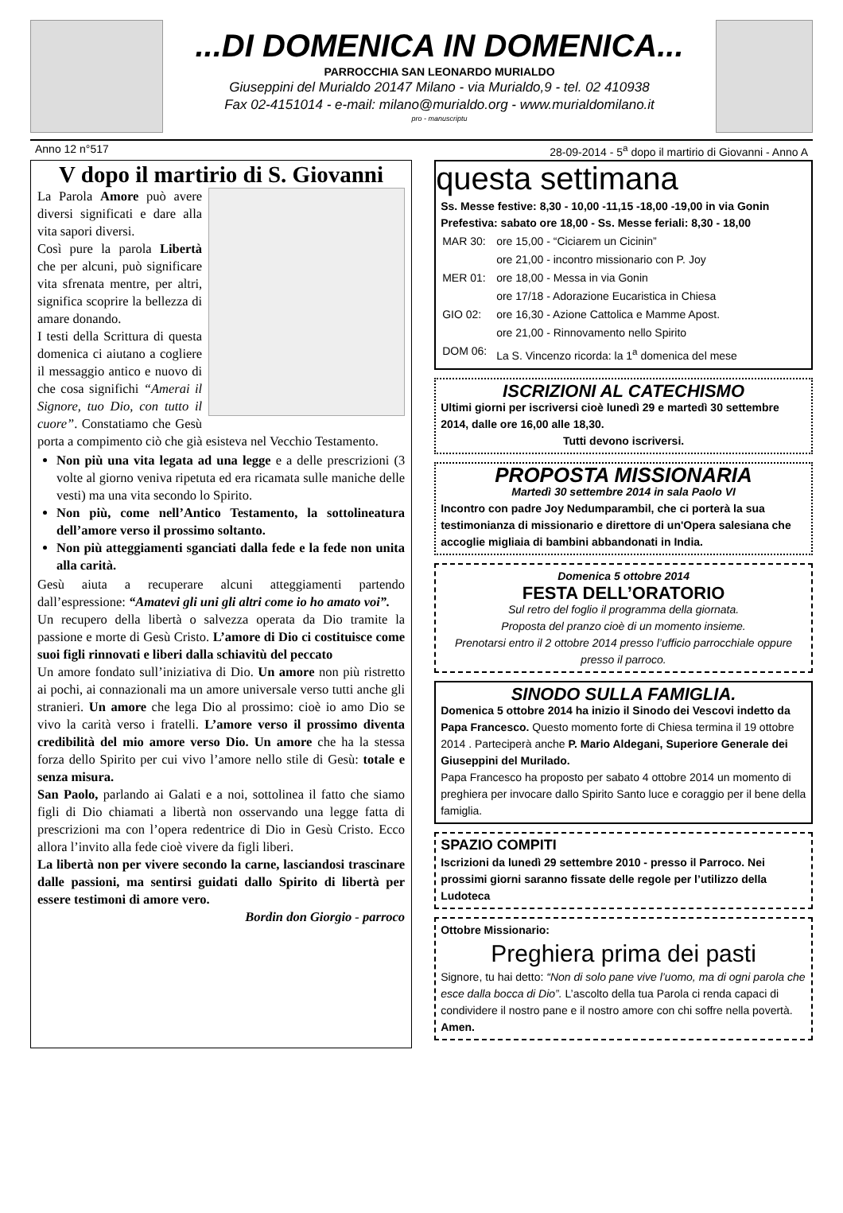...DI DOMENICA IN DOMENICA...
PARROCCHIA SAN LEONARDO MURIALDO
Giuseppini del Murialdo 20147 Milano - via Murialdo,9 - tel. 02 410938
Fax 02-4151014 - e-mail: milano@murialdo.org - www.murialdomilano.it
pro - manuscriptu
Anno 12 n°517 28-09-2014 - 5<sup>a</sup> dopo il martirio di Giovanni - Anno A
V dopo il martirio di S. Giovanni
La Parola Amore può avere diversi significati e dare alla vita sapori diversi.
Così pure la parola Libertà che per alcuni, può significare vita sfrenata mentre, per altri, significa scoprire la bellezza di amare donando.
I testi della Scrittura di questa domenica ci aiutano a cogliere il messaggio antico e nuovo di che cosa significhi “Amerai il Signore, tuo Dio, con tutto il cuore”. Constatiamo che Gesù porta a compimento ciò che già esisteva nel Vecchio Testamento.
Non più una vita legata ad una legge e a delle prescrizioni (3 volte al giorno veniva ripetuta ed era ricamata sulle maniche delle vesti) ma una vita secondo lo Spirito.
Non più, come nell’Antico Testamento, la sottolineatura dell’amore verso il prossimo soltanto.
Non più atteggiamenti sganciati dalla fede e la fede non unita alla carità.
Gesù aiuta a recuperare alcuni atteggiamenti partendo dall’espressione: “Amatevi gli uni gli altri come io ho amato voi”.
Un recupero della libertà o salvezza operata da Dio tramite la passione e morte di Gesù Cristo. L’amore di Dio ci costituisce come suoi figli rinnovati e liberi dalla schiavitù del peccato
Un amore fondato sull’iniziativa di Dio. Un amore non più ristretto ai pochi, ai connazionali ma un amore universale verso tutti anche gli stranieri. Un amore che lega Dio al prossimo: cioè io amo Dio se vivo la carità verso i fratelli. L’amore verso il prossimo diventa credibilità del mio amore verso Dio. Un amore che ha la stessa forza dello Spirito per cui vivo l’amore nello stile di Gesù: totale e senza misura.
San Paolo, parlando ai Galati e a noi, sottolinea il fatto che siamo figli di Dio chiamati a libertà non osservando una legge fatta di prescrizioni ma con l’opera redentrice di Dio in Gesù Cristo. Ecco allora l’invito alla fede cioè vivere da figli liberi.
La libertà non per vivere secondo la carne, lasciandosi trascinare dalle passioni, ma sentirsi guidati dallo Spirito di libertà per essere testimoni di amore vero.
Bordin don Giorgio - parroco
questa settimana
Ss. Messe festive: 8,30 - 10,00 -11,15 -18,00 -19,00 in via Gonin
Prefestiva: sabato ore 18,00 - Ss. Messe feriali: 8,30 - 18,00
| MAR 30: | ore 15,00 - “Ciciarem un Cicinin” |
| | ore 21,00 - incontro missionario con P. Joy |
| MER 01: | ore 18,00 - Messa in via Gonin |
| | ore 17/18 - Adorazione Eucaristica in Chiesa |
| GIO 02: | ore 16,30 - Azione Cattolica e Mamme Apost. |
| | ore 21,00 - Rinnovamento nello Spirito |
| DOM 06: | La S. Vincenzo ricorda: la 1<sup>a</sup> domenica del mese |
ISCRIZIONI AL CATECHISMO
Ultimi giorni per iscriversi cioè lunedì 29 e martedì 30 settembre 2014, dalle ore 16,00 alle 18,30.
Tutti devono iscriversi.
PROPOSTA MISSIONARIA
Martedì 30 settembre 2014 in sala Paolo VI
Incontro con padre Joy Nedumparambil, che ci porterà la sua testimonianza di missionario e direttore di un'Opera salesiana che accoglie migliaia di bambini abbandonati in India.
Domenica 5 ottobre 2014
FESTA DELL’ORATORIO
Sul retro del foglio il programma della giornata.
Proposta del pranzo cioè di un momento insieme.
Prenotarsi entro il 2 ottobre 2014 presso l’ufficio parrocchiale oppure presso il parroco.
SINODO SULLA FAMIGLIA.
Domenica 5 ottobre 2014 ha inizio il Sinodo dei Vescovi indetto da Papa Francesco. Questo momento forte di Chiesa termina il 19 ottobre 2014 . Parteciperà anche P. Mario Aldegani, Superiore Generale dei Giuseppini del Murilado.
Papa Francesco ha proposto per sabato 4 ottobre 2014 un momento di preghiera per invocare dallo Spirito Santo luce e coraggio per il bene della famiglia.
SPAZIO COMPITI
Iscrizioni da lunedì 29 settembre 2010 - presso il Parroco. Nei prossimi giorni saranno fissate delle regole per l’utilizzo della Ludoteca
Ottobre Missionario:
Preghiera prima dei pasti
Signore, tu hai detto: “Non di solo pane vive l’uomo, ma di ogni parola che esce dalla bocca di Dio”. L’ascolto della tua Parola ci renda capaci di condividere il nostro pane e il nostro amore con chi soffre nella povertà. Amen.